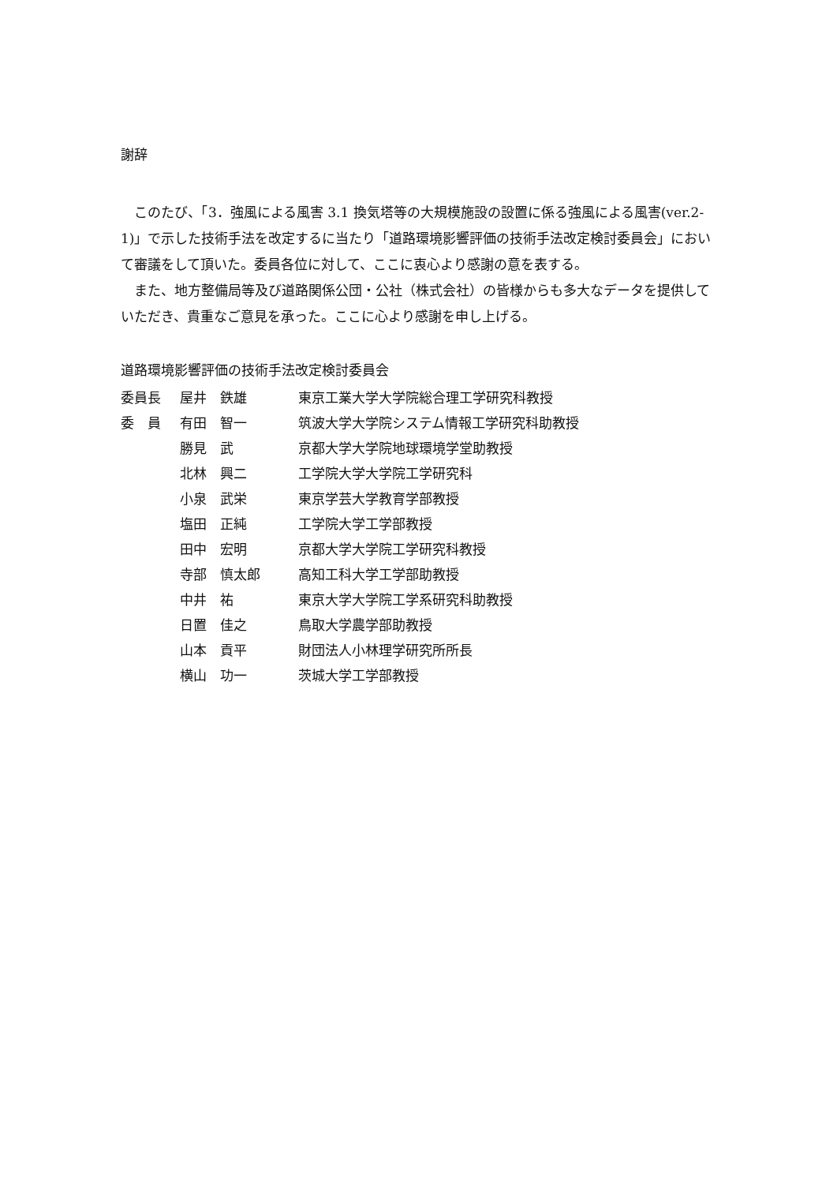謝辞
このたび、「3．強風による風害 3.1 換気塔等の大規模施設の設置に係る強風による風害(ver.2-1)」で示した技術手法を改定するに当たり「道路環境影響評価の技術手法改定検討委員会」において審議をして頂いた。委員各位に対して、ここに衷心より感謝の意を表する。
また、地方整備局等及び道路関係公団・公社（株式会社）の皆様からも多大なデータを提供していただき、貴重なご意見を承った。ここに心より感謝を申し上げる。
道路環境影響評価の技術手法改定検討委員会
| 委員長 | 屋井 鉄雄 | 東京工業大学大学院総合理工学研究科教授 |
| 委 員 | 有田 智一 | 筑波大学大学院システム情報工学研究科助教授 |
| | 勝見 武 | 京都大学大学院地球環境学堂助教授 |
| | 北林 興二 | 工学院大学大学院工学研究科 |
| | 小泉 武栄 | 東京学芸大学教育学部教授 |
| | 塩田 正純 | 工学院大学工学部教授 |
| | 田中 宏明 | 京都大学大学院工学研究科教授 |
| | 寺部 慎太郎 | 高知工科大学工学部助教授 |
| | 中井 祐 | 東京大学大学院工学系研究科助教授 |
| | 日置 佳之 | 鳥取大学農学部助教授 |
| | 山本 貢平 | 財団法人小林理学研究所所長 |
| | 横山 功一 | 茨城大学工学部教授 |